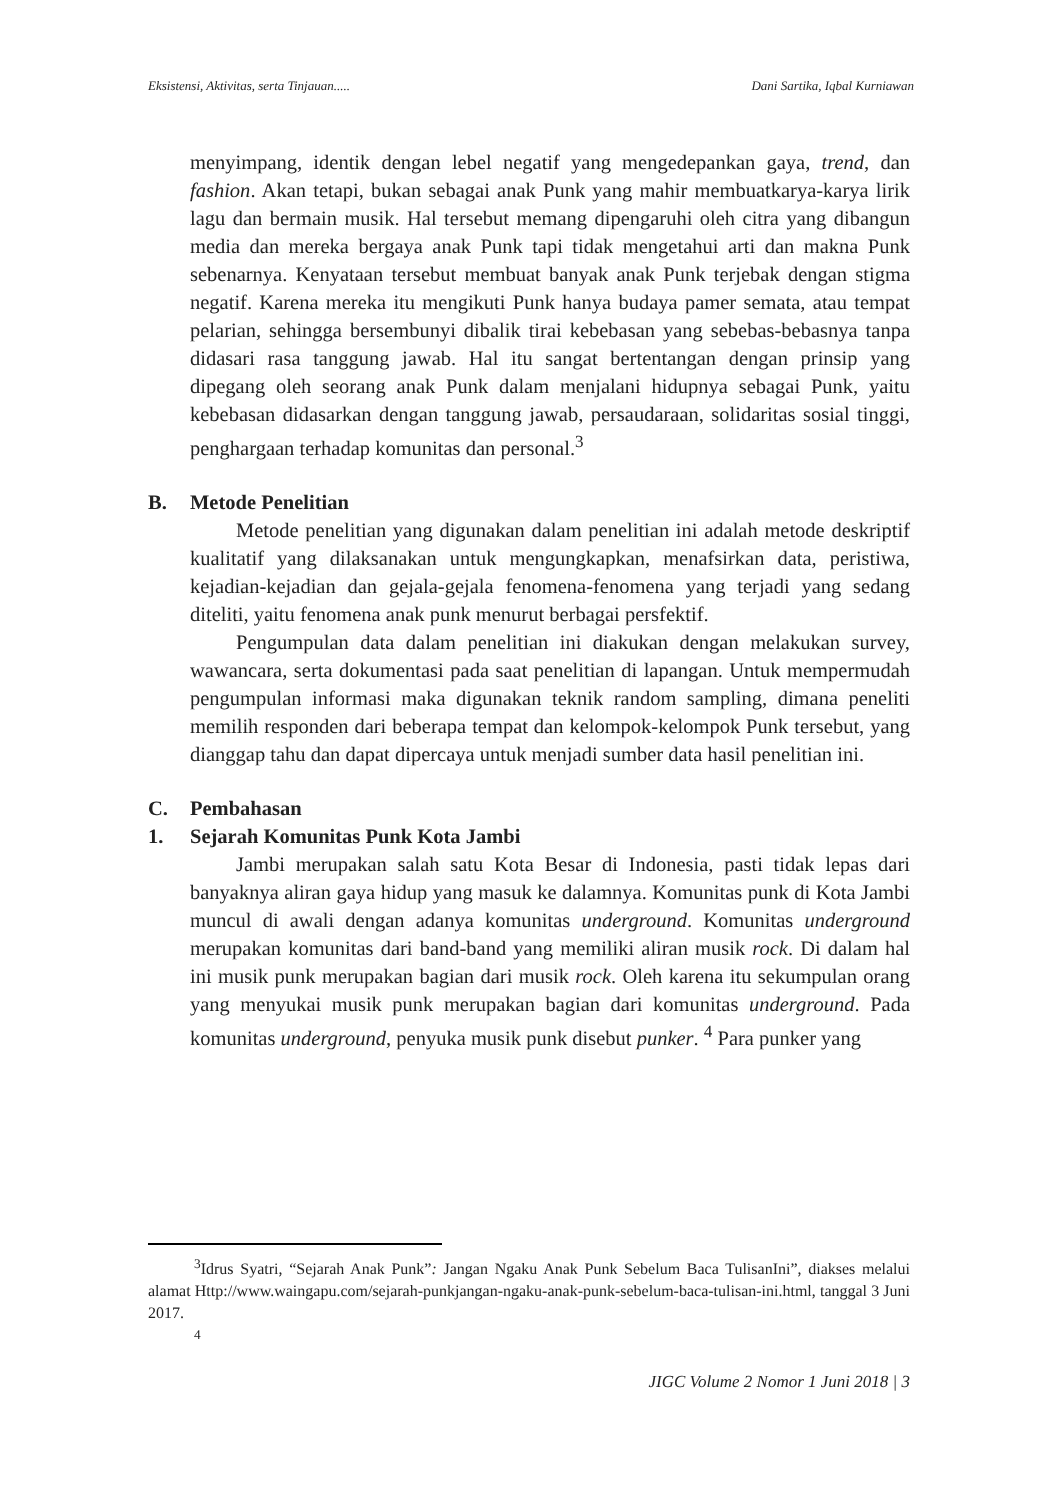Eksistensi, Aktivitas, serta Tinjauan..... Dani Sartika, Iqbal Kurniawan
menyimpang, identik dengan lebel negatif yang mengedepankan gaya, trend, dan fashion. Akan tetapi, bukan sebagai anak Punk yang mahir membuatkarya-karya lirik lagu dan bermain musik. Hal tersebut memang dipengaruhi oleh citra yang dibangun media dan mereka bergaya anak Punk tapi tidak mengetahui arti dan makna Punk sebenarnya. Kenyataan tersebut membuat banyak anak Punk terjebak dengan stigma negatif. Karena mereka itu mengikuti Punk hanya budaya pamer semata, atau tempat pelarian, sehingga bersembunyi dibalik tirai kebebasan yang sebebas-bebasnya tanpa didasari rasa tanggung jawab. Hal itu sangat bertentangan dengan prinsip yang dipegang oleh seorang anak Punk dalam menjalani hidupnya sebagai Punk, yaitu kebebasan didasarkan dengan tanggung jawab, persaudaraan, solidaritas sosial tinggi, penghargaan terhadap komunitas dan personal.<sup>3</sup>
B. Metode Penelitian
Metode penelitian yang digunakan dalam penelitian ini adalah metode deskriptif kualitatif yang dilaksanakan untuk mengungkapkan, menafsirkan data, peristiwa, kejadian-kejadian dan gejala-gejala fenomena-fenomena yang terjadi yang sedang diteliti, yaitu fenomena anak punk menurut berbagai persfektif.
Pengumpulan data dalam penelitian ini diakukan dengan melakukan survey, wawancara, serta dokumentasi pada saat penelitian di lapangan. Untuk mempermudah pengumpulan informasi maka digunakan teknik random sampling, dimana peneliti memilih responden dari beberapa tempat dan kelompok-kelompok Punk tersebut, yang dianggap tahu dan dapat dipercaya untuk menjadi sumber data hasil penelitian ini.
C. Pembahasan
1. Sejarah Komunitas Punk Kota Jambi
Jambi merupakan salah satu Kota Besar di Indonesia, pasti tidak lepas dari banyaknya aliran gaya hidup yang masuk ke dalamnya. Komunitas punk di Kota Jambi muncul di awali dengan adanya komunitas underground. Komunitas underground merupakan komunitas dari band-band yang memiliki aliran musik rock. Di dalam hal ini musik punk merupakan bagian dari musik rock. Oleh karena itu sekumpulan orang yang menyukai musik punk merupakan bagian dari komunitas underground. Pada komunitas underground, penyuka musik punk disebut punker. <sup>4</sup> Para punker yang
<sup>3</sup> Idrus Syatri, “Sejarah Anak Punk”: Jangan Ngaku Anak Punk Sebelum Baca TulisanIni”, diakses melalui alamat Http://www.waingapu.com/sejarah-punkjangan-ngaku-anak-punk-sebelum-baca-tulisan-ini.html, tanggal 3 Juni 2017.
<sup>4</sup>
JIGC Volume 2 Nomor 1 Juni 2018 | 3